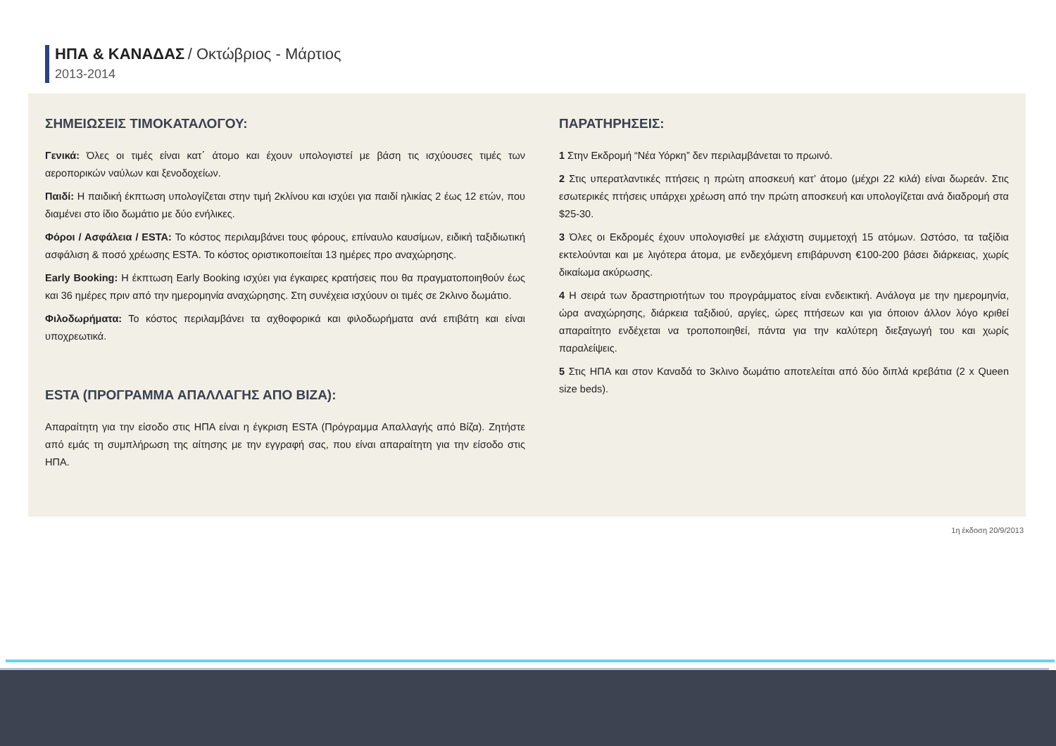ΗΠΑ & ΚΑΝΑΔΑΣ / Οκτώβριος - Μάρτιος
2013-2014
ΣΗΜΕΙΩΣΕΙΣ ΤΙΜΟΚΑΤΑΛΟΓΟΥ:
Γενικά: Όλες οι τιμές είναι κατ΄ άτομο και έχουν υπολογιστεί με βάση τις ισχύουσες τιμές των αεροπορικών ναύλων και ξενοδοχείων.
Παιδί: Η παιδική έκπτωση υπολογίζεται στην τιμή 2κλίνου και ισχύει για παιδί ηλικίας 2 έως 12 ετών, που διαμένει στο ίδιο δωμάτιο με δύο ενήλικες.
Φόροι / Ασφάλεια / ESTA: Το κόστος περιλαμβάνει τους φόρους, επίναυλο καυσίμων, ειδική ταξιδιωτική ασφάλιση & ποσό χρέωσης ESTA. Το κόστος οριστικοποιείται 13 ημέρες προ αναχώρησης.
Early Booking: Η έκπτωση Early Booking ισχύει για έγκαιρες κρατήσεις που θα πραγματοποιηθούν έως και 36 ημέρες πριν από την ημερομηνία αναχώρησης. Στη συνέχεια ισχύουν οι τιμές σε 2κλινο δωμάτιο.
Φιλοδωρήματα: Το κόστος περιλαμβάνει τα αχθοφορικά και φιλοδωρήματα ανά επιβάτη και είναι υποχρεωτικά.
ESTA (ΠΡΟΓΡΑΜΜΑ ΑΠΑΛΛΑΓΗΣ ΑΠΟ ΒΙΖΑ):
Απαραίτητη για την είσοδο στις ΗΠΑ είναι η έγκριση ESTA (Πρόγραμμα Απαλλαγής από Βίζα). Ζητήστε από εμάς τη συμπλήρωση της αίτησης με την εγγραφή σας, που είναι απαραίτητη για την είσοδο στις ΗΠΑ.
ΠΑΡΑΤΗΡΗΣΕΙΣ:
1 Στην Εκδρομή “Νέα Υόρκη” δεν περιλαμβάνεται το πρωινό.
2 Στις υπερατλαντικές πτήσεις η πρώτη αποσκευή κατ’ άτομο (μέχρι 22 κιλά) είναι δωρεάν. Στις εσωτερικές πτήσεις υπάρχει χρέωση από την πρώτη αποσκευή και υπολογίζεται ανά διαδρομή στα $25-30.
3 Όλες οι Εκδρομές έχουν υπολογισθεί με ελάχιστη συμμετοχή 15 ατόμων. Ωστόσο, τα ταξίδια εκτελούνται και με λιγότερα άτομα, με ενδεχόμενη επιβάρυνση €100-200 βάσει διάρκειας, χωρίς δικαίωμα ακύρωσης.
4 Η σειρά των δραστηριοτήτων του προγράμματος είναι ενδεικτική. Ανάλογα με την ημερομηνία, ώρα αναχώρησης, διάρκεια ταξιδιού, αργίες, ώρες πτήσεων και για όποιον άλλον λόγο κριθεί απαραίτητο ενδέχεται να τροποποιηθεί, πάντα για την καλύτερη διεξαγωγή του και χωρίς παραλείψεις.
5 Στις ΗΠΑ και στον Καναδά το 3κλινο δωμάτιο αποτελείται από δύο διπλά κρεβάτια (2 x Queen size beds).
1η έκδοση 20/9/2013